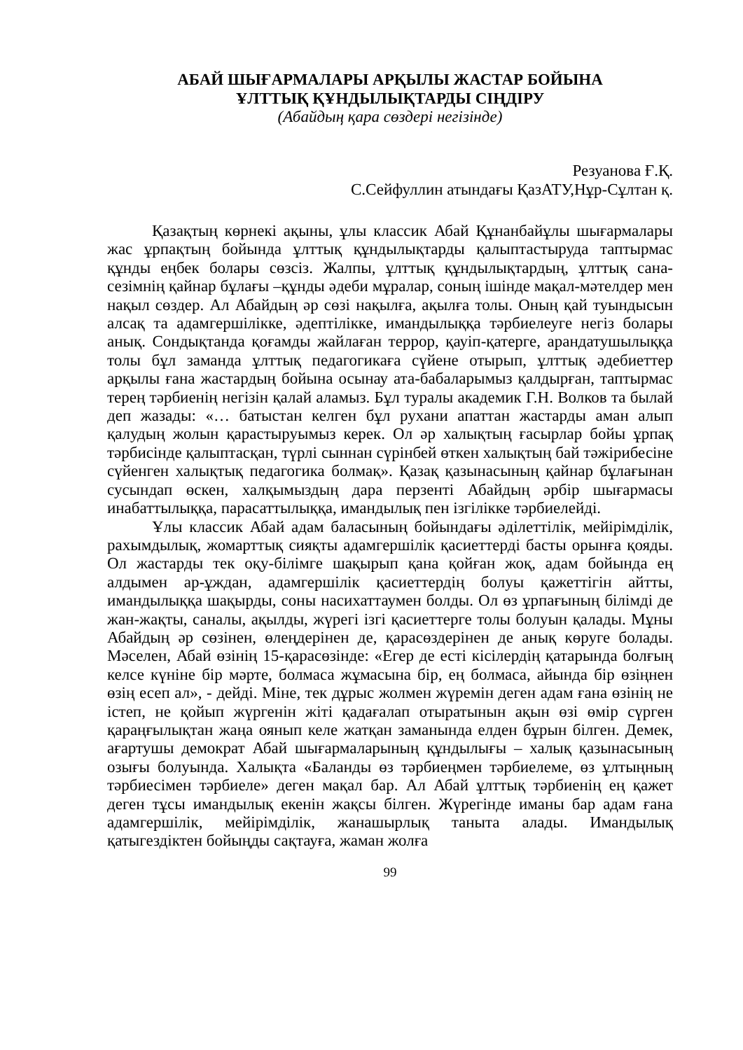АБАЙ ШЫҒАРМАЛАРЫ АРҚЫЛЫ ЖАСТАР БОЙЫНА
ҰЛТТЫҚ ҚҰНДЫЛЫҚТАРДЫ СІҢДІРУ
(Абайдың қара сөздері негізінде)
Резуанова Ғ.Қ.
С.Сейфуллин атындағы ҚазАТУ,Нұр-Сұлтан қ.
Қазақтың көрнекі ақыны, ұлы классик Абай Құнанбайұлы шығармалары жас ұрпақтың бойында ұлттық құндылықтарды қалыптастыруда таптырмас құнды еңбек болары сөзсіз. Жалпы, ұлттық құндылықтардың, ұлттық сана-сезімнің қайнар бұлағы –құнды әдеби мұралар, соның ішінде мақал-мәтелдер мен нақыл сөздер. Ал Абайдың әр сөзі нақылға, ақылға толы. Оның қай туындысын алсақ та адамгершілікке, әдептілікке, имандылыққа тәрбиелеуге негіз болары анық. Сондықтанда қоғамды жайлаған террор, қауіп-қатерге, арандатушылыққа толы бұл заманда ұлттық педагогикаға сүйене отырып, ұлттық әдебиеттер арқылы ғана жастардың бойына осынау ата-бабаларымыз қалдырған, таптырмас терең тәрбиенің негізін қалай аламыз. Бұл туралы академик Г.Н. Волков та былай деп жазады: «… батыстан келген бұл рухани апаттан жастарды аман алып қалудың жолын қарастыруымыз керек. Ол әр халықтың ғасырлар бойы ұрпақ тәрбисінде қалыптасқан, түрлі сыннан сүрінбей өткен халықтың бай тәжірибесіне сүйенген халықтық педагогика болмақ». Қазақ қазынасының қайнар бұлағынан сусындап өскен, халқымыздың дара перзенті Абайдың әрбір шығармасы инабаттылыққа, парасаттылыққа, имандылық пен ізгілікке тәрбиелейді.
Ұлы классик Абай адам баласының бойындағы әділеттілік, мейірімділік, рахымдылық, жомарттық сияқты адамгершілік қасиеттерді басты орынға қояды. Ол жастарды тек оқу-білімге шақырып қана қойған жоқ, адам бойында ең алдымен ар-ұждан, адамгершілік қасиеттердің болуы қажеттігін айтты, имандылыққа шақырды, соны насихаттаумен болды. Ол өз ұрпағының білімді де жан-жақты, саналы, ақылды, жүрегі ізгі қасиеттерге толы болуын қалады. Мұны Абайдың әр сөзінен, өлеңдерінен де, қарасөздерінен де анық көруге болады. Мәселен, Абай өзінің 15-қарасөзінде: «Егер де есті кісілердің қатарында болғың келсе күніне бір мәрте, болмаса жұмасына бір, ең болмаса, айында бір өзіңнен өзің есеп ал», - дейді. Міне, тек дұрыс жолмен жүремін деген адам ғана өзінің не істеп, не қойып жүргенін жіті қадағалап отыратынын ақын өзі өмір сүрген қараңғылықтан жаңа оянып келе жатқан заманында елден бұрын білген. Демек, ағартушы демократ Абай шығармаларының құндылығы – халық қазынасының озығы болуында. Халықта «Баланды өз тәрбиеңмен тәрбиелеме, өз ұлтыңның тәрбиесімен тәрбиеле» деген мақал бар. Ал Абай ұлттық тәрбиенің ең қажет деген тұсы имандылық екенін жақсы білген. Жүрегінде иманы бар адам ғана адамгершілік, мейірімділік, жанашырлық таныта алады. Имандылық қатыгездіктен бойыңды сақтауға, жаман жолға
99